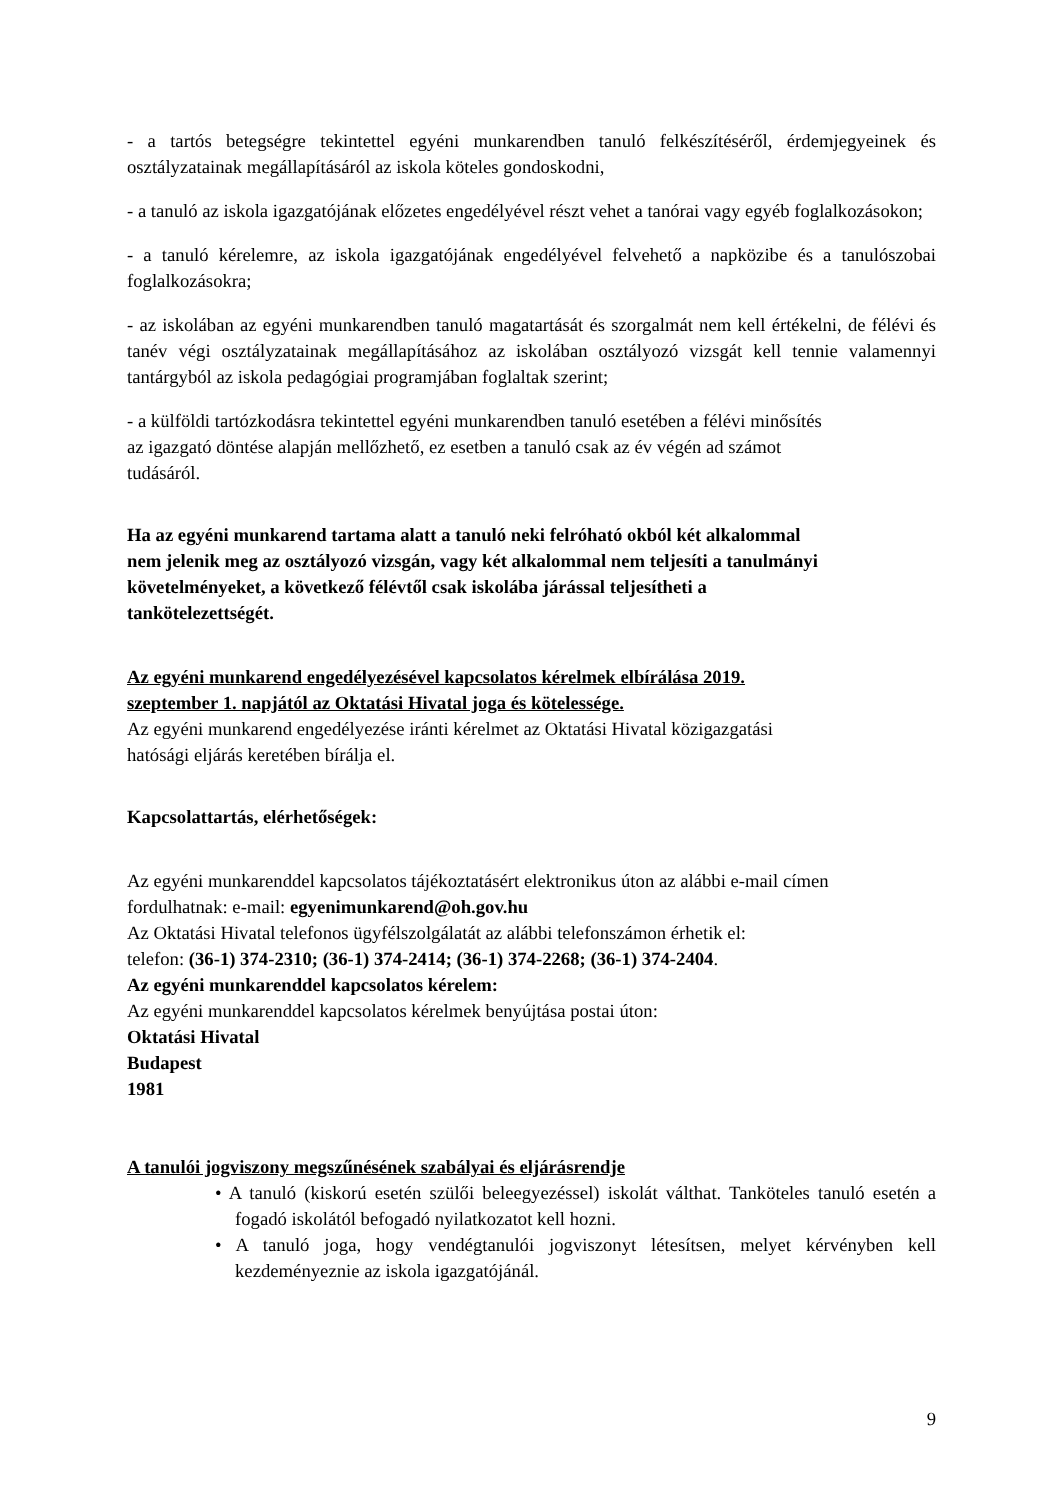- a tartós betegségre tekintettel egyéni munkarendben tanuló felkészítéséről, érdemjegyeinek és osztályzatainak megállapításáról az iskola köteles gondoskodni,
- a tanuló az iskola igazgatójának előzetes engedélyével részt vehet a tanórai vagy egyéb foglalkozásokon;
- a tanuló kérelemre, az iskola igazgatójának engedélyével felvehető a napközibe és a tanulószobai foglalkozásokra;
- az iskolában az egyéni munkarendben tanuló magatartását és szorgalmát nem kell értékelni, de félévi és tanév végi osztályzatainak megállapításához az iskolában osztályozó vizsgát kell tennie valamennyi tantárgyból az iskola pedagógiai programjában foglaltak szerint;
- a külföldi tartózkodásra tekintettel egyéni munkarendben tanuló esetében a félévi minősítés
az igazgató döntése alapján mellőzhető, ez esetben a tanuló csak az év végén ad számot
tudásáról.
Ha az egyéni munkarend tartama alatt a tanuló neki felróható okból két alkalommal
nem jelenik meg az osztályozó vizsgán, vagy két alkalommal nem teljesíti a tanulmányi
követelményeket, a következő félévtől csak iskolába járással teljesítheti a
tankötelezettségét.
Az egyéni munkarend engedélyezésével kapcsolatos kérelmek elbírálása 2019.
szeptember 1. napjától az Oktatási Hivatal joga és kötelessége.
Az egyéni munkarend engedélyezése iránti kérelmet az Oktatási Hivatal közigazgatási
hatósági eljárás keretében bírálja el.
Kapcsolattartás, elérhetőségek:
Az egyéni munkarenddel kapcsolatos tájékoztatásért elektronikus úton az alábbi e-mail címen
fordulhatnak: e-mail: egyenimunkarend@oh.gov.hu
Az Oktatási Hivatal telefonos ügyfélszolgálatát az alábbi telefonszámon érhetik el:
telefon: (36-1) 374-2310; (36-1) 374-2414; (36-1) 374-2268; (36-1) 374-2404.
Az egyéni munkarenddel kapcsolatos kérelem:
Az egyéni munkarenddel kapcsolatos kérelmek benyújtása postai úton:
Oktatási Hivatal
Budapest
1981
A tanulói jogviszony megszűnésének szabályai és eljárásrendje
• A tanuló (kiskorú esetén szülői beleegyezéssel) iskolát válthat. Tanköteles tanuló esetén a fogadó iskolától befogadó nyilatkozatot kell hozni.
• A tanuló joga, hogy vendégtanulói jogviszonyt létesítsen, melyet kérvényben kell kezdeményeznie az iskola igazgatójánál.
9